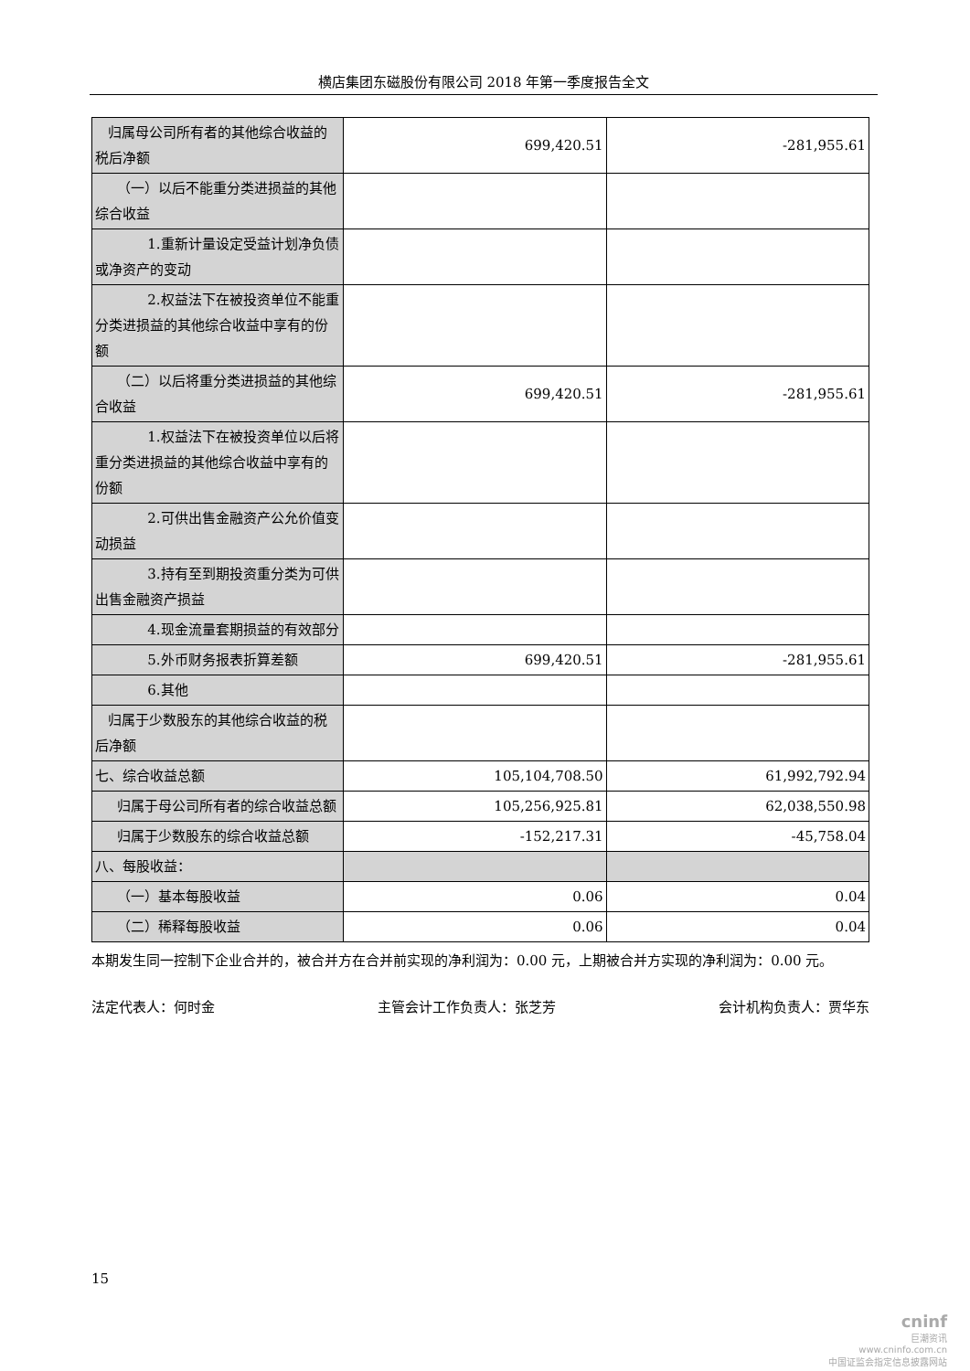横店集团东磁股份有限公司 2018 年第一季度报告全文
| 归属母公司所有者的其他综合收益的税后净额 | 699,420.51 | -281,955.61 |
| （一）以后不能重分类进损益的其他综合收益 | | |
| 1.重新计量设定受益计划净负债或净资产的变动 | | |
| 2.权益法下在被投资单位不能重分类进损益的其他综合收益中享有的份额 | | |
| （二）以后将重分类进损益的其他综合收益 | 699,420.51 | -281,955.61 |
| 1.权益法下在被投资单位以后将重分类进损益的其他综合收益中享有的份额 | | |
| 2.可供出售金融资产公允价值变动损益 | | |
| 3.持有至到期投资重分类为可供出售金融资产损益 | | |
| 4.现金流量套期损益的有效部分 | | |
| 5.外币财务报表折算差额 | 699,420.51 | -281,955.61 |
| 6.其他 | | |
| 归属于少数股东的其他综合收益的税后净额 | | |
| 七、综合收益总额 | 105,104,708.50 | 61,992,792.94 |
| 归属于母公司所有者的综合收益总额 | 105,256,925.81 | 62,038,550.98 |
| 归属于少数股东的综合收益总额 | -152,217.31 | -45,758.04 |
| 八、每股收益： | | |
| （一）基本每股收益 | 0.06 | 0.04 |
| （二）稀释每股收益 | 0.06 | 0.04 |
本期发生同一控制下企业合并的，被合并方在合并前实现的净利润为：0.00 元，上期被合并方实现的净利润为：0.00 元。
法定代表人：何时金 主管会计工作负责人：张芝芳 会计机构负责人：贾华东
15
cninf
巨潮资讯
www.cninfo.com.cn
中国证监会指定信息披露网站